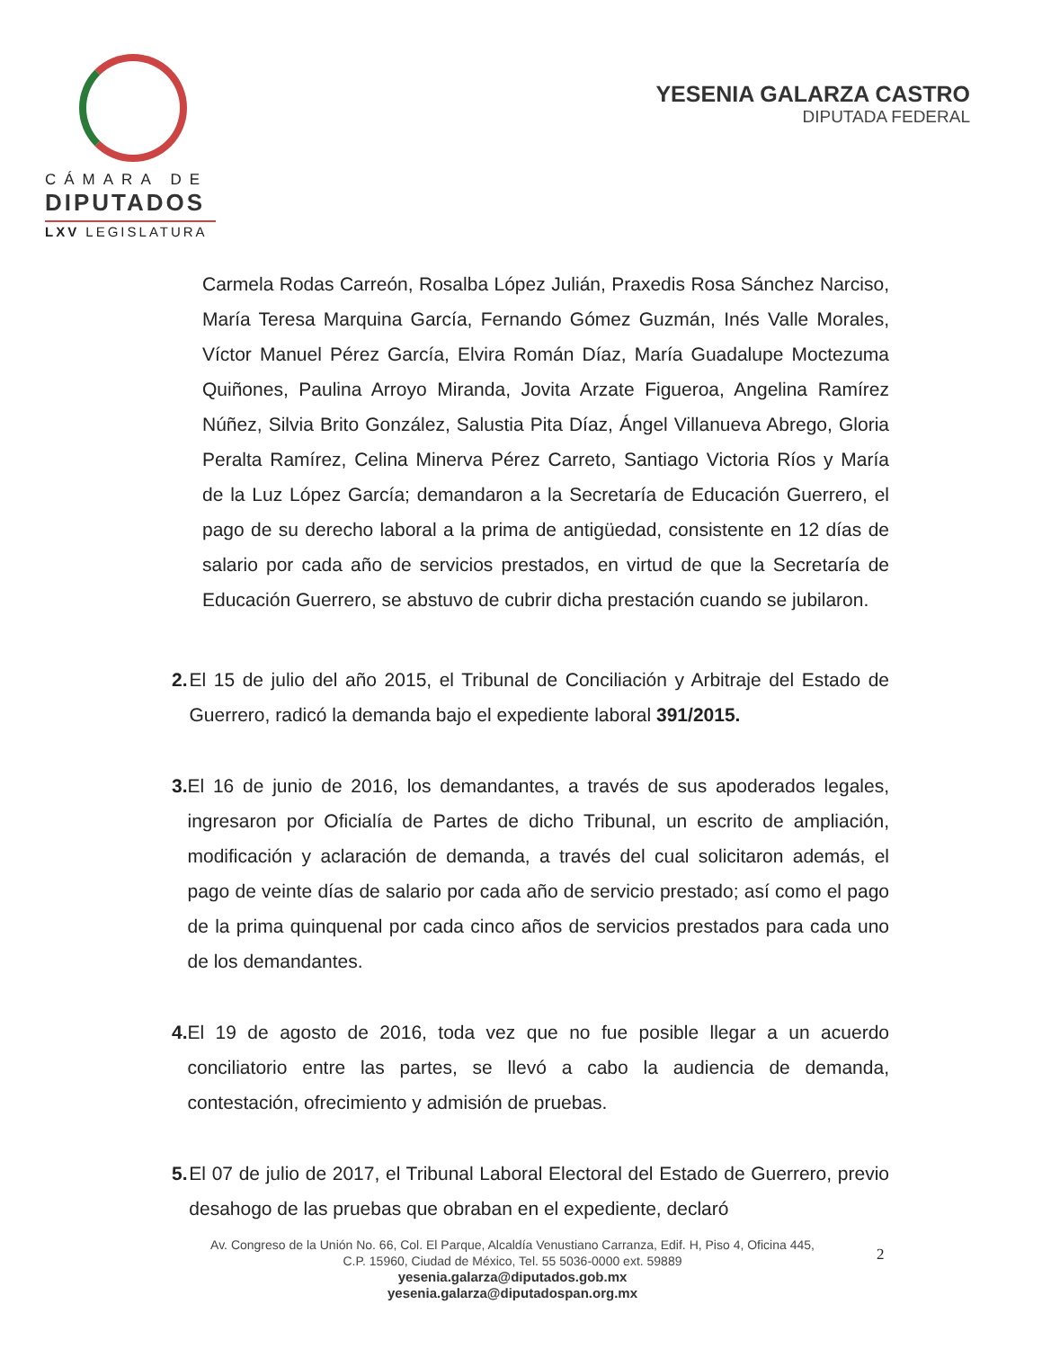CÁMARA DE
DIPUTADOS
LXV LEGISLATURA
YESENIA GALARZA CASTRO
DIPUTADA FEDERAL
Carmela Rodas Carreón, Rosalba López Julián, Praxedis Rosa Sánchez Narciso, María Teresa Marquina García, Fernando Gómez Guzmán, Inés Valle Morales, Víctor Manuel Pérez García, Elvira Román Díaz, María Guadalupe Moctezuma Quiñones, Paulina Arroyo Miranda, Jovita Arzate Figueroa, Angelina Ramírez Núñez, Silvia Brito González, Salustia Pita Díaz, Ángel Villanueva Abrego, Gloria Peralta Ramírez, Celina Minerva Pérez Carreto, Santiago Victoria Ríos y María de la Luz López García; demandaron a la Secretaría de Educación Guerrero, el pago de su derecho laboral a la prima de antigüedad, consistente en 12 días de salario por cada año de servicios prestados, en virtud de que la Secretaría de Educación Guerrero, se abstuvo de cubrir dicha prestación cuando se jubilaron.
2. El 15 de julio del año 2015, el Tribunal de Conciliación y Arbitraje del Estado de Guerrero, radicó la demanda bajo el expediente laboral 391/2015.
3. El 16 de junio de 2016, los demandantes, a través de sus apoderados legales, ingresaron por Oficialía de Partes de dicho Tribunal, un escrito de ampliación, modificación y aclaración de demanda, a través del cual solicitaron además, el pago de veinte días de salario por cada año de servicio prestado; así como el pago de la prima quinquenal por cada cinco años de servicios prestados para cada uno de los demandantes.
4. El 19 de agosto de 2016, toda vez que no fue posible llegar a un acuerdo conciliatorio entre las partes, se llevó a cabo la audiencia de demanda, contestación, ofrecimiento y admisión de pruebas.
5. El 07 de julio de 2017, el Tribunal Laboral Electoral del Estado de Guerrero, previo desahogo de las pruebas que obraban en el expediente, declaró
Av. Congreso de la Unión No. 66, Col. El Parque, Alcaldía Venustiano Carranza, Edif. H, Piso 4, Oficina 445,
C.P. 15960, Ciudad de México, Tel. 55 5036-0000 ext. 59889
yesenia.galarza@diputados.gob.mx
yesenia.galarza@diputadospan.org.mx
2